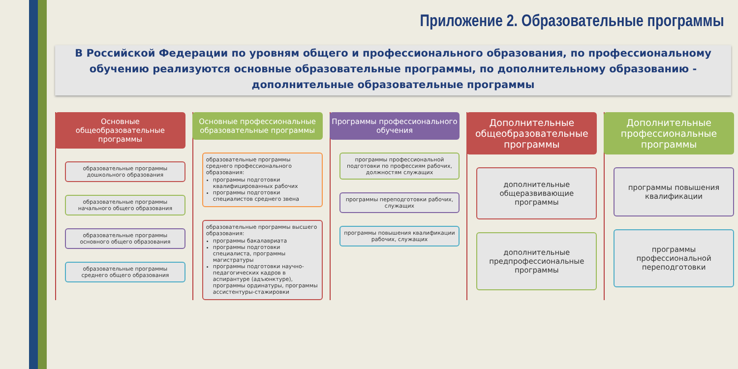Приложение 2. Образовательные программы
В Российской Федерации по уровням общего и профессионального образования, по профессиональному обучению реализуются основные образовательные программы, по дополнительному образованию - дополнительные образовательные программы
Основные общеобразовательные программы
образовательные программы дошкольного образования
образовательные программы начального общего образования
образовательные программы основного общего образования
образовательные программы среднего общего образования
Основные профессиональные образовательные программы
образовательные программы среднего профессионального образования:
программы подготовки квалифицированных рабочих
программы подготовки специалистов среднего звена
образовательные программы высшего образования:
программы бакалавриата
программы подготовки специалиста, программы магистратуры
программы подготовки научно-педагогических кадров в аспирантуре (адъюнктуре), программы ординатуры, программы ассистентуры-стажировки
Программы профессионального обучения
программы профессиональной подготовки по профессиям рабочих, должностям служащих
программы переподготовки рабочих, служащих
программы повышения квалификации рабочих, служащих
Дополнительные общеобразовательные программы
дополнительные общеразвивающие программы
дополнительные предпрофессиональные программы
Дополнительные профессиональные программы
программы повышения квалификации
программы профессиональной переподготовки